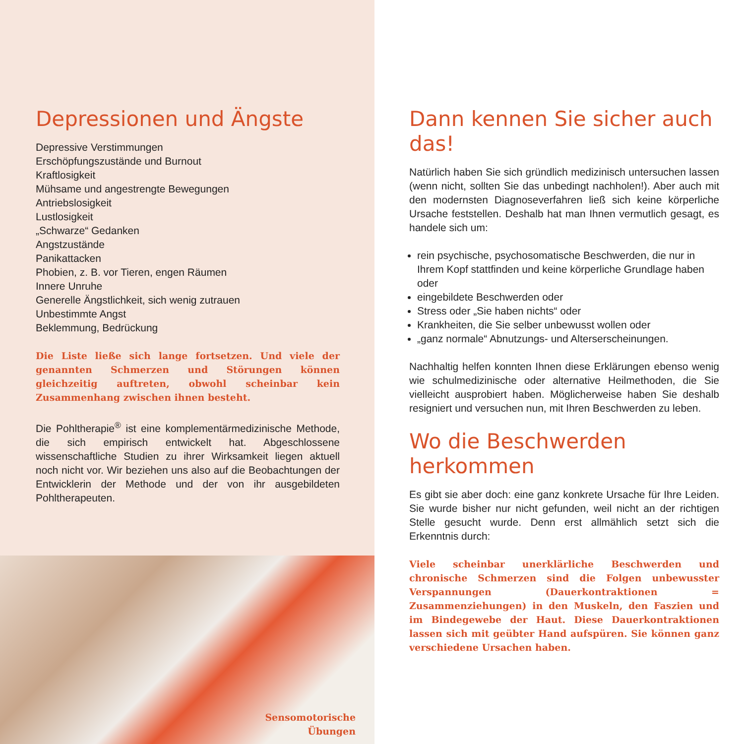Depressionen und Ängste
Depressive Verstimmungen
Erschöpfungszustände und Burnout
Kraftlosigkeit
Mühsame und angestrengte Bewegungen
Antriebslosigkeit
Lustlosigkeit
„Schwarze“ Gedanken
Angstzustände
Panikattacken
Phobien, z. B. vor Tieren, engen Räumen
Innere Unruhe
Generelle Ängstlichkeit, sich wenig zutrauen
Unbestimmte Angst
Beklemmung, Bedrückung
Die Liste ließe sich lange fortsetzen. Und viele der genannten Schmerzen und Störungen können gleichzeitig auftreten, obwohl scheinbar kein Zusammenhang zwischen ihnen besteht.
Die Pohltherapie<sup>®</sup> ist eine komplementärmedizinische Methode, die sich empirisch entwickelt hat. Abgeschlossene wissenschaftliche Studien zu ihrer Wirksamkeit liegen aktuell noch nicht vor. Wir beziehen uns also auf die Beobachtungen der Entwicklerin der Methode und der von ihr ausgebildeten Pohltherapeuten.
Sensomotorische
Übungen
Dann kennen Sie sicher auch das!
Natürlich haben Sie sich gründlich medizinisch untersuchen lassen (wenn nicht, sollten Sie das unbedingt nachholen!). Aber auch mit den modernsten Diagnoseverfahren ließ sich keine körperliche Ursache feststellen. Deshalb hat man Ihnen vermutlich gesagt, es handele sich um:
rein psychische, psychosomatische Beschwerden, die nur in Ihrem Kopf stattfinden und keine körperliche Grundlage haben oder
eingebildete Beschwerden oder
Stress oder „Sie haben nichts“ oder
Krankheiten, die Sie selber unbewusst wollen oder
„ganz normale“ Abnutzungs- und Alterserscheinungen.
Nachhaltig helfen konnten Ihnen diese Erklärungen ebenso wenig wie schulmedizinische oder alternative Heilmethoden, die Sie vielleicht ausprobiert haben. Möglicherweise haben Sie deshalb resigniert und versuchen nun, mit Ihren Beschwerden zu leben.
Wo die Beschwerden herkommen
Es gibt sie aber doch: eine ganz konkrete Ursache für Ihre Leiden. Sie wurde bisher nur nicht gefunden, weil nicht an der richtigen Stelle gesucht wurde. Denn erst allmählich setzt sich die Erkenntnis durch:
Viele scheinbar unerklärliche Beschwerden und chronische Schmerzen sind die Folgen unbewusster Verspannungen (Dauerkontraktionen = Zusammenziehungen) in den Muskeln, den Faszien und im Bindegewebe der Haut. Diese Dauerkontraktionen lassen sich mit geübter Hand aufspüren. Sie können ganz verschiedene Ursachen haben.